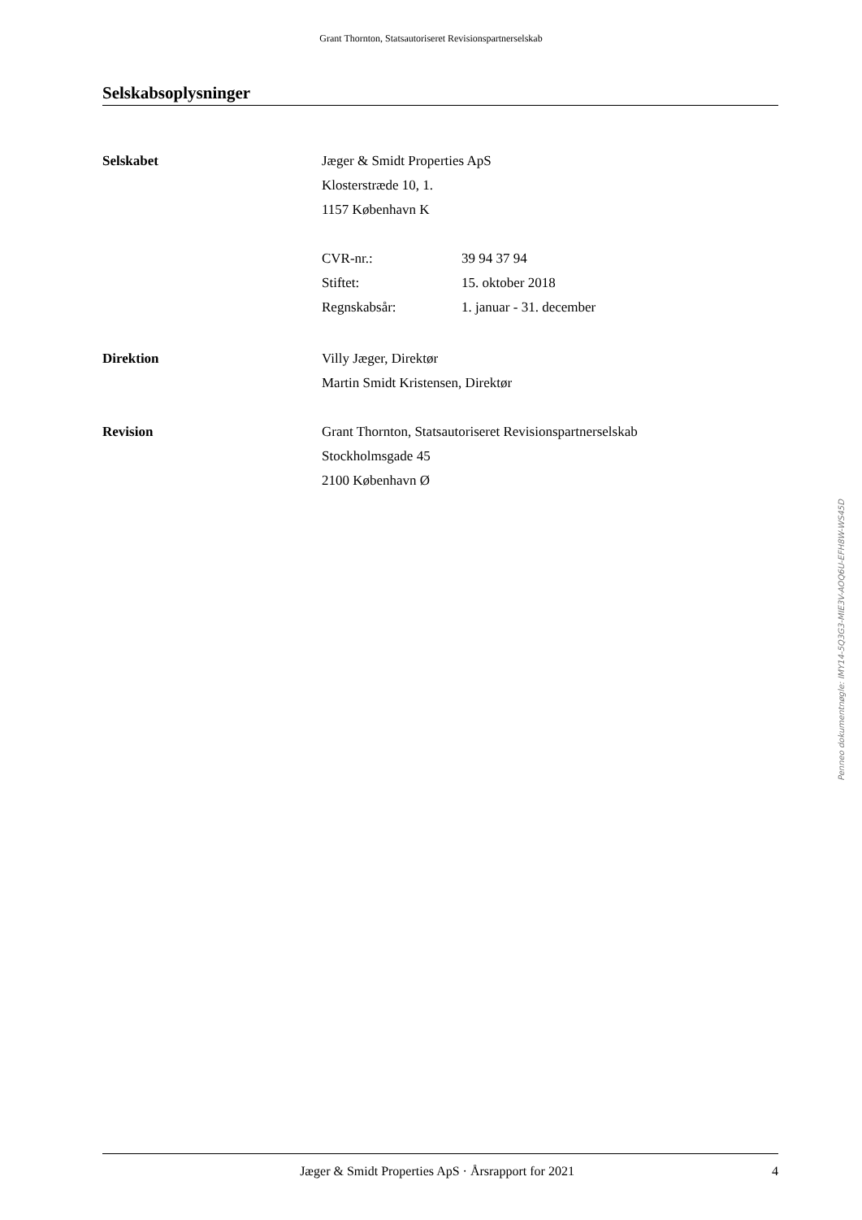Grant Thornton, Statsautoriseret Revisionspartnerselskab
Selskabsoplysninger
Selskabet Jæger & Smidt Properties ApS
Klosterstræde 10, 1.
1157 København K
CVR-nr.: 39 94 37 94
Stiftet: 15. oktober 2018
Regnskabsår: 1. januar - 31. december
Direktion Villy Jæger, Direktør
Martin Smidt Kristensen, Direktør
Revision Grant Thornton, Statsautoriseret Revisionspartnerselskab
Stockholmsgade 45
2100 København Ø
Penneo dokumentnøgle: IMY14-5Q3G3-MIE3V-AOQ6U-EFH8W-WS45D
Jæger & Smidt Properties ApS · Årsrapport for 2021 4